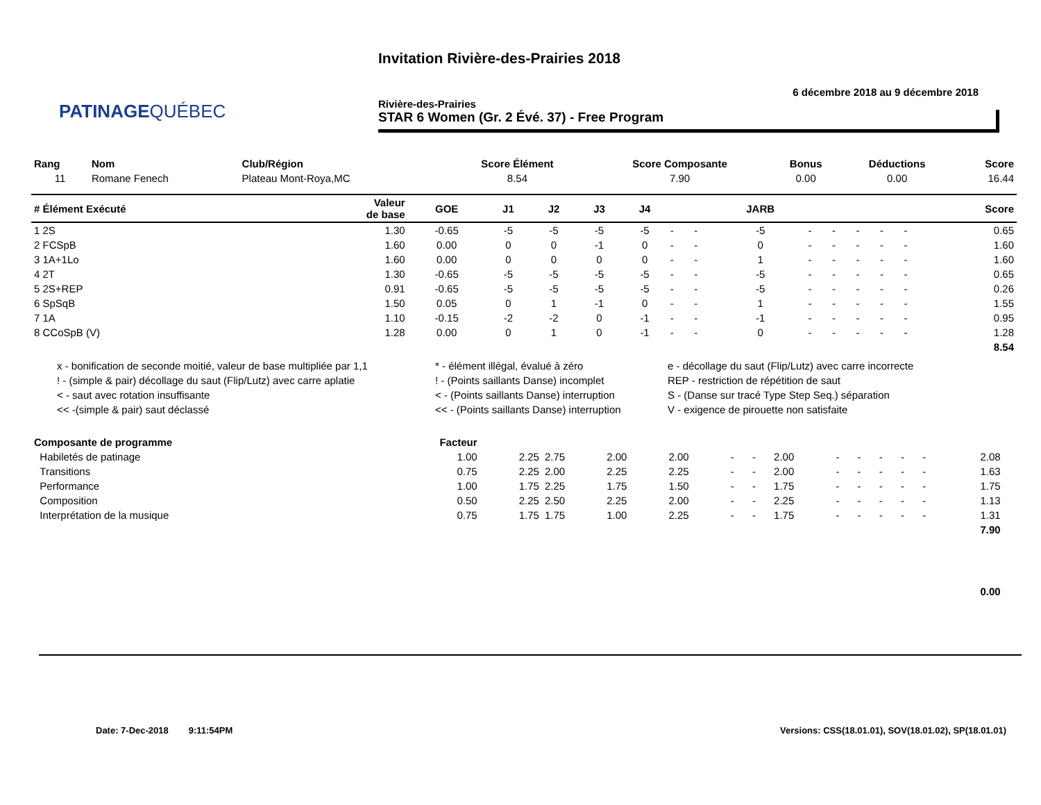PATINAGEQUÉBEC
Invitation Rivière-des-Prairies 2018
6 décembre 2018 au 9 décembre 2018
Rivière-des-Prairies
STAR 6 Women (Gr. 2 Évé. 37) - Free Program
| Rang | Nom | Club/Région | Score Élément | Score Composante | Bonus | Déductions | Score |
| --- | --- | --- | --- | --- | --- | --- | --- |
| 11 | Romane Fenech | Plateau Mont-Roya,MC | 8.54 | 7.90 | 0.00 | 0.00 | 16.44 |
| # Élément Exécuté | Valeur de base | GOE | J1 | J2 | J3 | J4 | | | JARB | | | | | | Score |
| --- | --- | --- | --- | --- | --- | --- | --- | --- | --- | --- | --- | --- | --- | --- | --- |
| 1 2S | 1.30 | -0.65 | -5 | -5 | -5 | -5 | - | - | -5 | - | - | - | - | - | 0.65 |
| 2 FCSpB | 1.60 | 0.00 | 0 | 0 | -1 | 0 | - | - | 0 | - | - | - | - | - | 1.60 |
| 3 1A+1Lo | 1.60 | 0.00 | 0 | 0 | 0 | 0 | - | - | 1 | - | - | - | - | - | 1.60 |
| 4 2T | 1.30 | -0.65 | -5 | -5 | -5 | -5 | - | - | -5 | - | - | - | - | - | 0.65 |
| 5 2S+REP | 0.91 | -0.65 | -5 | -5 | -5 | -5 | - | - | -5 | - | - | - | - | - | 0.26 |
| 6 SpSqB | 1.50 | 0.05 | 0 | 1 | -1 | 0 | - | - | 1 | - | - | - | - | - | 1.55 |
| 7 1A | 1.10 | -0.15 | -2 | -2 | 0 | -1 | - | - | -1 | - | - | - | - | - | 0.95 |
| 8 CCoSpB (V) | 1.28 | 0.00 | 0 | 1 | 0 | -1 | - | - | 0 | - | - | - | - | - | 1.28 |
| 8.54 | | | | | | | | | | | | | | | |
x - bonification de seconde moitié, valeur de base multipliée par 1,1
* - élément illégal, évalué à zéro
e - décollage du saut (Flip/Lutz) avec carre incorrecte
! - (simple & pair) décollage du saut (Flip/Lutz) avec carre aplatie
! - (Points saillants Danse) incomplet
REP - restriction de répétition de saut
< - saut avec rotation insuffisante
< - (Points saillants Danse) interruption
S - (Danse sur tracé Type Step Seq.) séparation
<< -(simple & pair) saut déclassé
<< - (Points saillants Danse) interruption
V - exigence de pirouette non satisfaite
| Composante de programme | Facteur | | | | | | | | | | | | | | |
| --- | --- | --- | --- | --- | --- | --- | --- | --- | --- | --- | --- | --- | --- | --- | --- |
| Habiletés de patinage | 1.00 | 2.25 | 2.75 | 2.00 | 2.00 | - | - | 2.00 | - | - | - | - | - | 2.08 | |
| Transitions | 0.75 | 2.25 | 2.00 | 2.25 | 2.25 | - | - | 2.00 | - | - | - | - | - | 1.63 | |
| Performance | 1.00 | 1.75 | 2.25 | 1.75 | 1.50 | - | - | 1.75 | - | - | - | - | - | 1.75 | |
| Composition | 0.50 | 2.25 | 2.50 | 2.25 | 2.00 | - | - | 2.25 | - | - | - | - | - | 1.13 | |
| Interprétation de la musique | 0.75 | 1.75 | 1.75 | 1.00 | 2.25 | - | - | 1.75 | - | - | - | - | - | 1.31 | |
| 7.90 | | | | | | | | | | | | | | | |
| 0.00 | | | | | | | | | | | | | | | |
Date: 7-Dec-2018 9:11:54PM
Versions: CSS(18.01.01), SOV(18.01.02), SP(18.01.01)